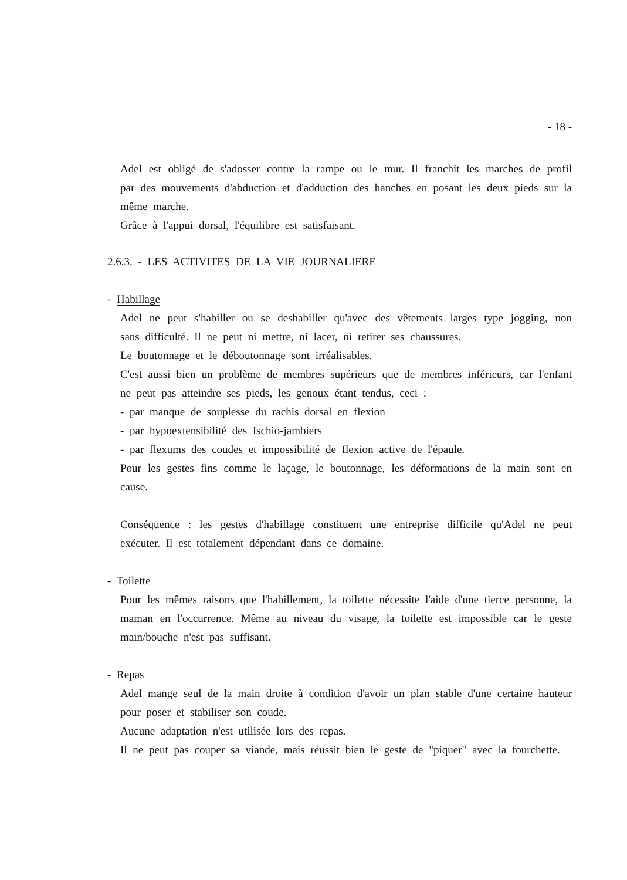- 18 -
Adel est obligé de s'adosser contre la rampe ou le mur. Il franchit les marches de profil par des mouvements d'abduction et d'adduction des hanches en posant les deux pieds sur la même marche.
Grâce à l'appui dorsal, l'équilibre est satisfaisant.
2.6.3. - LES ACTIVITES DE LA VIE JOURNALIERE
- Habillage
Adel ne peut s'habiller ou se deshabiller qu'avec des vêtements larges type jogging, non sans difficulté. Il ne peut ni mettre, ni lacer, ni retirer ses chaussures.
Le boutonnage et le déboutonnage sont irréalisables.
C'est aussi bien un problème de membres supérieurs que de membres inférieurs, car l'enfant ne peut pas atteindre ses pieds, les genoux étant tendus, ceci :
- par manque de souplesse du rachis dorsal en flexion
- par hypoextensibilité des Ischio-jambiers
- par flexums des coudes et impossibilité de flexion active de l'épaule.
Pour les gestes fins comme le laçage, le boutonnage, les déformations de la main sont en cause.
Conséquence : les gestes d'habillage constituent une entreprise difficile qu'Adel ne peut exécuter. Il est totalement dépendant dans ce domaine.
- Toilette
Pour les mêmes raisons que l'habillement, la toilette nécessite l'aide d'une tierce personne, la maman en l'occurrence. Même au niveau du visage, la toilette est impossible car le geste main/bouche n'est pas suffisant.
- Repas
Adel mange seul de la main droite à condition d'avoir un plan stable d'une certaine hauteur pour poser et stabiliser son coude.
Aucune adaptation n'est utilisée lors des repas.
Il ne peut pas couper sa viande, mais réussit bien le geste de "piquer" avec la fourchette.